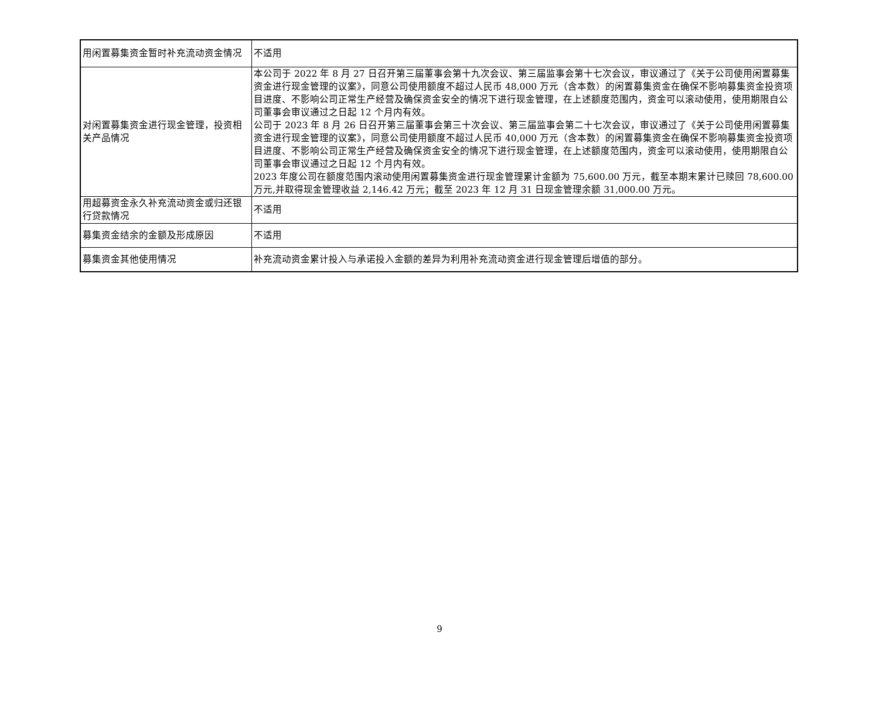| 用闲置募集资金暂时补充流动资金情况 | 不适用 |
| 对闲置募集资金进行现金管理，投资相关产品情况 | 本公司于 2022 年 8 月 27 日召开第三届董事会第十九次会议、第三届监事会第十七次会议，审议通过了《关于公司使用闲置募集资金进行现金管理的议案》，同意公司使用额度不超过人民币 48,000 万元（含本数）的闲置募集资金在确保不影响募集资金投资项目进度、不影响公司正常生产经营及确保资金安全的情况下进行现金管理，在上述额度范围内，资金可以滚动使用，使用期限自公司董事会审议通过之日起 12 个月内有效。 公司于 2023 年 8 月 26 日召开第三届董事会第三十次会议、第三届监事会第二十七次会议，审议通过了《关于公司使用闲置募集资金进行现金管理的议案》，同意公司使用额度不超过人民币 40,000 万元（含本数）的闲置募集资金在确保不影响募集资金投资项目进度、不影响公司正常生产经营及确保资金安全的情况下进行现金管理，在上述额度范围内，资金可以滚动使用，使用期限自公司董事会审议通过之日起 12 个月内有效。 2023 年度公司在额度范围内滚动使用闲置募集资金进行现金管理累计金额为 75,600.00 万元，截至本期末累计已赎回 78,600.00 万元,并取得现金管理收益 2,146.42 万元；截至 2023 年 12 月 31 日现金管理余额 31,000.00 万元。 |
| 用超募资金永久补充流动资金或归还银行贷款情况 | 不适用 |
| 募集资金结余的金额及形成原因 | 不适用 |
| 募集资金其他使用情况 | 补充流动资金累计投入与承诺投入金额的差异为利用补充流动资金进行现金管理后增值的部分。 |
9